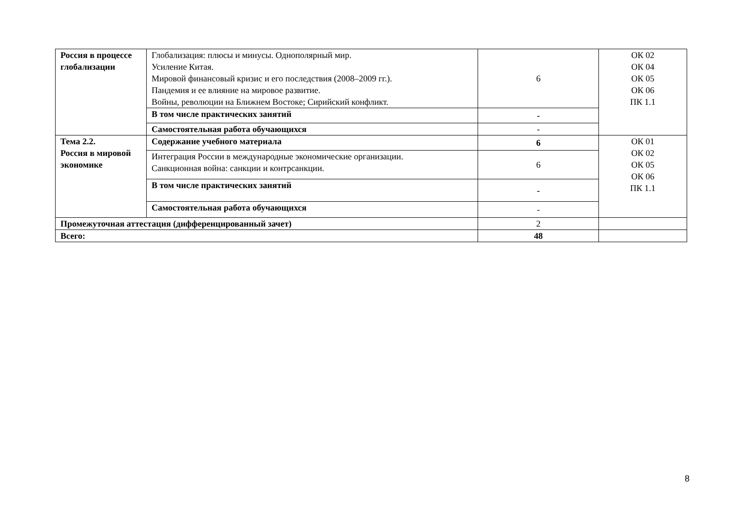| Россия в процессе глобализации | Глобализация: плюсы и минусы. Однополярный мир. Усиление Китая. Мировой финансовый кризис и его последствия (2008–2009 гг.). Пандемия и ее влияние на мировое развитие. Войны, революции на Ближнем Востоке; Сирийский конфликт. | 6 | ОК 02 ОК 04 ОК 05 ОК 06 ПК 1.1 |
| | В том числе практических занятий | - | |
| | Самостоятельная работа обучающихся | - | |
| Тема 2.2. Россия в мировой экономике | Содержание учебного материала | 6 | ОК 01 ОК 02 ОК 05 ОК 06 ПК 1.1 |
| | Интеграция России в международные экономические организации. Санкционная война: санкции и контрсанкции. | 6 | |
| | В том числе практических занятий | - | |
| | Самостоятельная работа обучающихся | - | |
| Промежуточная аттестация (дифференцированный зачет) | | 2 | |
| Всего: | | 48 | |
8